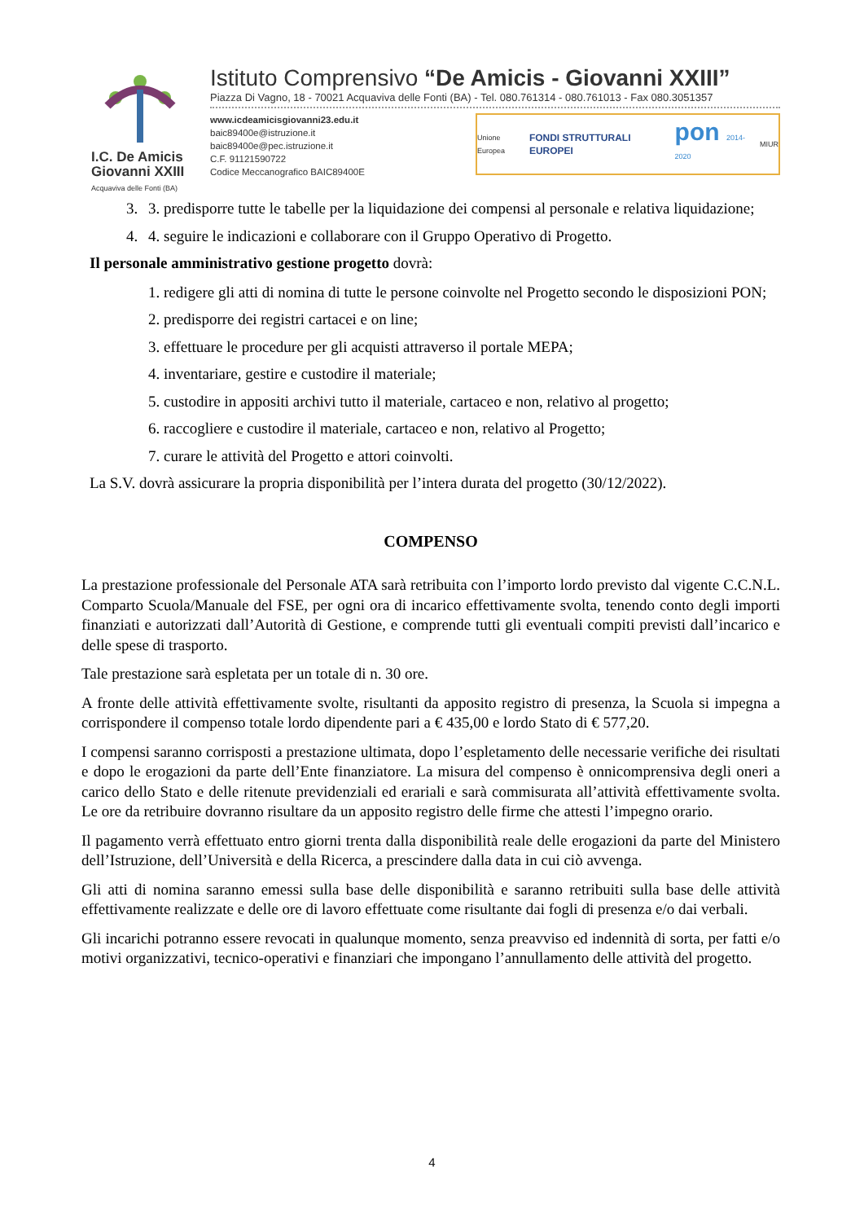I.C. De Amicis
Giovanni XXIII
Acquaviva delle Fonti (BA)
Istituto Comprensivo “De Amicis - Giovanni XXIII”
Piazza Di Vagno, 18 - 70021 Acquaviva delle Fonti (BA) - Tel. 080.761314 - 080.761013 - Fax 080.3051357
www.icdeamicisgiovanni23.edu.it
baic89400e@istruzione.it
baic89400e@pec.istruzione.it
C.F. 91121590722
Codice Meccanografico BAIC89400E
Unione Europea FONDI STRUTTURALI EUROPEI pon 2014-2020 MIUR
3. 3. predisporre tutte le tabelle per la liquidazione dei compensi al personale e relativa liquidazione;
4. 4. seguire le indicazioni e collaborare con il Gruppo Operativo di Progetto.
Il personale amministrativo gestione progetto dovrà:
1. redigere gli atti di nomina di tutte le persone coinvolte nel Progetto secondo le disposizioni PON;
2. predisporre dei registri cartacei e on line;
3. effettuare le procedure per gli acquisti attraverso il portale MEPA;
4. inventariare, gestire e custodire il materiale;
5. custodire in appositi archivi tutto il materiale, cartaceo e non, relativo al progetto;
6. raccogliere e custodire il materiale, cartaceo e non, relativo al Progetto;
7. curare le attività del Progetto e attori coinvolti.
La S.V. dovrà assicurare la propria disponibilità per l’intera durata del progetto (30/12/2022).
COMPENSO
La prestazione professionale del Personale ATA sarà retribuita con l’importo lordo previsto dal vigente C.C.N.L. Comparto Scuola/Manuale del FSE, per ogni ora di incarico effettivamente svolta, tenendo conto degli importi finanziati e autorizzati dall’Autorità di Gestione, e comprende tutti gli eventuali compiti previsti dall’incarico e delle spese di trasporto.
Tale prestazione sarà espletata per un totale di n. 30 ore.
A fronte delle attività effettivamente svolte, risultanti da apposito registro di presenza, la Scuola si impegna a corrispondere il compenso totale lordo dipendente pari a € 435,00 e lordo Stato di € 577,20.
I compensi saranno corrisposti a prestazione ultimata, dopo l’espletamento delle necessarie verifiche dei risultati e dopo le erogazioni da parte dell’Ente finanziatore. La misura del compenso è onnicomprensiva degli oneri a carico dello Stato e delle ritenute previdenziali ed erariali e sarà commisurata all’attività effettivamente svolta. Le ore da retribuire dovranno risultare da un apposito registro delle firme che attesti l’impegno orario.
Il pagamento verrà effettuato entro giorni trenta dalla disponibilità reale delle erogazioni da parte del Ministero dell’Istruzione, dell’Università e della Ricerca, a prescindere dalla data in cui ciò avvenga.
Gli atti di nomina saranno emessi sulla base delle disponibilità e saranno retribuiti sulla base delle attività effettivamente realizzate e delle ore di lavoro effettuate come risultante dai fogli di presenza e/o dai verbali.
Gli incarichi potranno essere revocati in qualunque momento, senza preavviso ed indennità di sorta, per fatti e/o motivi organizzativi, tecnico-operativi e finanziari che impongano l’annullamento delle attività del progetto.
4